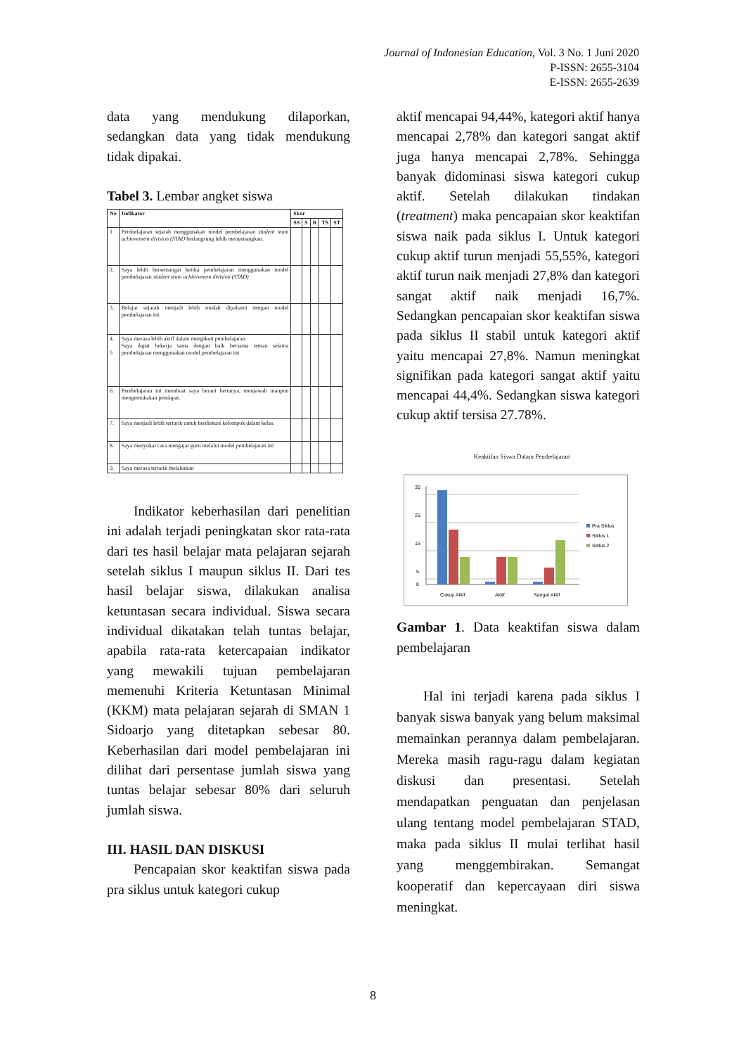Journal of Indonesian Education, Vol. 3 No. 1 Juni 2020
P-ISSN: 2655-3104
E-ISSN: 2655-2639
data yang mendukung dilaporkan, sedangkan data yang tidak mendukung tidak dipakai.
Tabel 3. Lembar angket siswa
| No | Indikator | Skor | | | | |
| --- | --- | --- | --- | --- | --- | --- |
| | | SS | S | R | TS | ST |
| 1 | Pembelajaran sejarah menggunakan model pembelajaran student team achievement division (STAD berlangsung lebih menyenangkan. | | | | | |
| 2. | Saya lebih bersemangat ketika pembelajaran menggunakan model pembelajaran student team achievement division (STAD) | | | | | |
| 3. | Belajar sejarah menjadi lebih mudah dipahami dengan model pembelajaran ini. | | | | | |
| 4. 5 | Saya merasa lebih aktif dalam mengikuti pembelajaran. Saya dapat bekerja sama dengan baik bersama teman selama pembelajaran menggunakan model pembelajaran ini. | | | | | |
| 6. | Pembelajaran ini membuat saya berani bertanya, menjawab maupun mengemukakan pendapat. | | | | | |
| 7. | Saya menjadi lebih tertarik untuk berdiskusi kelompok dalam kelas. | | | | | |
| 8. | Saya menyukai cara mengajar guru melalui model pembelajaran ini | | | | | |
| 9. | Saya merasa tertarik melakukan | | | | | |
Indikator keberhasilan dari penelitian ini adalah terjadi peningkatan skor rata-rata dari tes hasil belajar mata pelajaran sejarah setelah siklus I maupun siklus II. Dari tes hasil belajar siswa, dilakukan analisa ketuntasan secara individual. Siswa secara individual dikatakan telah tuntas belajar, apabila rata-rata ketercapaian indikator yang mewakili tujuan pembelajaran memenuhi Kriteria Ketuntasan Minimal (KKM) mata pelajaran sejarah di SMAN 1 Sidoarjo yang ditetapkan sebesar 80. Keberhasilan dari model pembelajaran ini dilihat dari persentase jumlah siswa yang tuntas belajar sebesar 80% dari seluruh jumlah siswa.
III. HASIL DAN DISKUSI
Pencapaian skor keaktifan siswa pada pra siklus untuk kategori cukup
aktif mencapai 94,44%, kategori aktif hanya mencapai 2,78% dan kategori sangat aktif juga hanya mencapai 2,78%. Sehingga banyak didominasi siswa kategori cukup aktif. Setelah dilakukan tindakan (treatment) maka pencapaian skor keaktifan siswa naik pada siklus I. Untuk kategori cukup aktif turun menjadi 55,55%, kategori aktif turun naik menjadi 27,8% dan kategori sangat aktif naik menjadi 16,7%. Sedangkan pencapaian skor keaktifan siswa pada siklus II stabil untuk kategori aktif yaitu mencapai 27,8%. Namun meningkat signifikan pada kategori sangat aktif yaitu mencapai 44,4%. Sedangkan siswa kategori cukup aktif tersisa 27.78%.
Keaktifan Siswa Dalam Pembelajaran
35
25
15
5
0
Cukup Aktif
Aktif
Sangat Aktif
Pra Siklus
Siklus 1
Siklus 2
Gambar 1. Data keaktifan siswa dalam pembelajaran
Hal ini terjadi karena pada siklus I banyak siswa banyak yang belum maksimal memainkan perannya dalam pembelajaran. Mereka masih ragu-ragu dalam kegiatan diskusi dan presentasi. Setelah mendapatkan penguatan dan penjelasan ulang tentang model pembelajaran STAD, maka pada siklus II mulai terlihat hasil yang menggembirakan. Semangat kooperatif dan kepercayaan diri siswa meningkat.
8